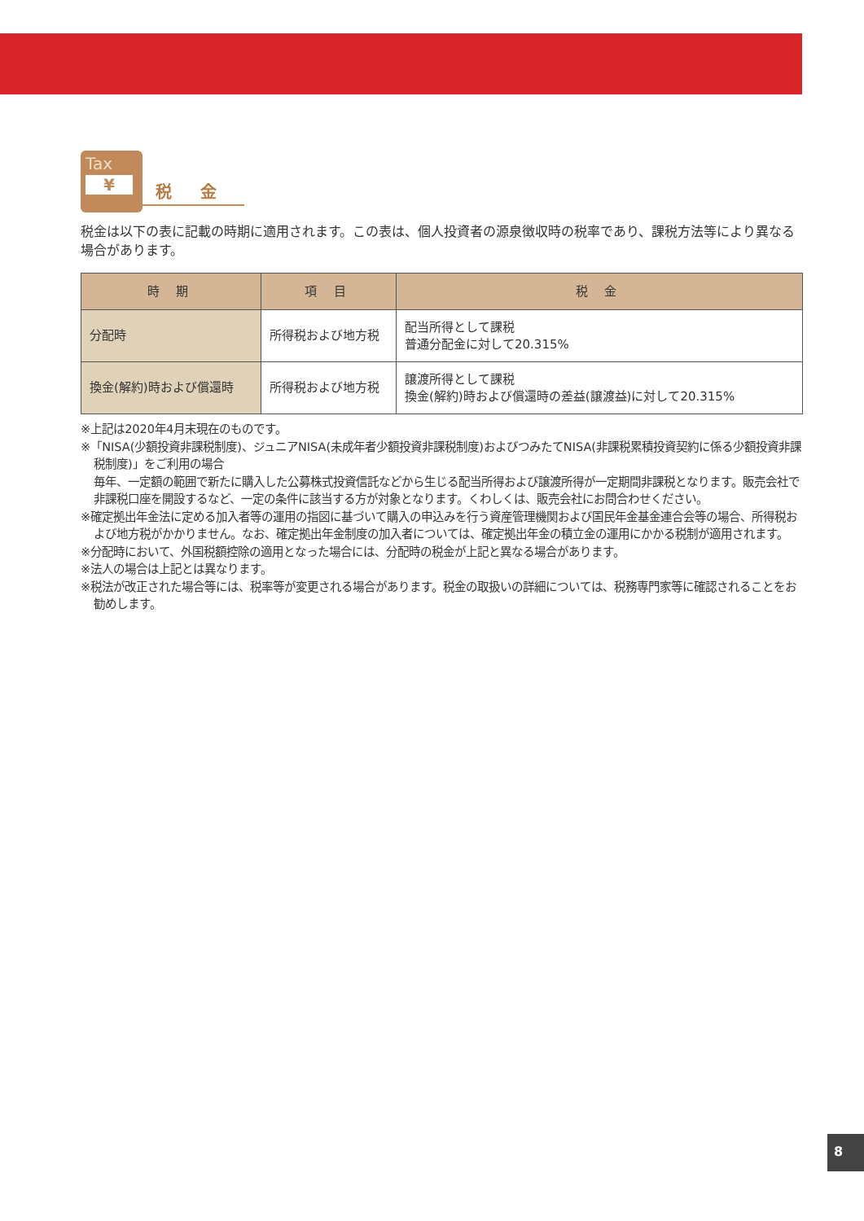Tax
¥
税 金
税金は以下の表に記載の時期に適用されます。この表は、個人投資者の源泉徴収時の税率であり、課税方法等により異なる場合があります。
| 時 期 | 項 目 | 税 金 |
| --- | --- | --- |
| 分配時 | 所得税および地方税 | 配当所得として課税 普通分配金に対して20.315% |
| 換金(解約)時および償還時 | 所得税および地方税 | 譲渡所得として課税 換金(解約)時および償還時の差益(譲渡益)に対して20.315% |
※上記は2020年4月末現在のものです。
※「NISA(少額投資非課税制度)、ジュニアNISA(未成年者少額投資非課税制度)およびつみたてNISA(非課税累積投資契約に係る少額投資非課税制度)」をご利用の場合
毎年、一定額の範囲で新たに購入した公募株式投資信託などから生じる配当所得および譲渡所得が一定期間非課税となります。販売会社で非課税口座を開設するなど、一定の条件に該当する方が対象となります。くわしくは、販売会社にお問合わせください。
※確定拠出年金法に定める加入者等の運用の指図に基づいて購入の申込みを行う資産管理機関および国民年金基金連合会等の場合、所得税および地方税がかかりません。なお、確定拠出年金制度の加入者については、確定拠出年金の積立金の運用にかかる税制が適用されます。
※分配時において、外国税額控除の適用となった場合には、分配時の税金が上記と異なる場合があります。
※法人の場合は上記とは異なります。
※税法が改正された場合等には、税率等が変更される場合があります。税金の取扱いの詳細については、税務専門家等に確認されることをお勧めします。
8